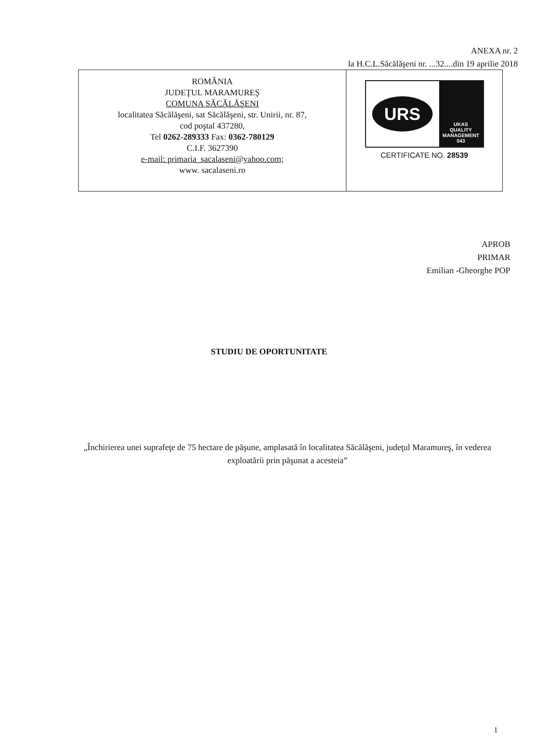ANEXA nr. 2
la H.C.L.Săcălăşeni nr. ...32....din 19 aprilie 2018
ROMÂNIA
JUDEŢUL MARAMUREŞ
COMUNA SĂCĂLĂŞENI
localitatea Săcălăşeni, sat Săcălăşeni, str. Unirii, nr. 87,
cod poştal 437280,
Tel 0262-289333 Fax: 0362-780129
C.I.F. 3627390
e-mail: primaria_sacalaseni@yahoo.com;
www. sacalaseni.ro
URS
UKAS
QUALITY MANAGEMENT
043
CERTIFICATE NO. 28539
APROB
PRIMAR
Emilian -Gheorghe POP
STUDIU DE OPORTUNITATE
„Închirierea unei suprafeţe de 75 hectare de păşune, amplasată în localitatea Săcălăşeni, judeţul Maramureş, în vederea exploatării prin păşunat a acesteia”
1